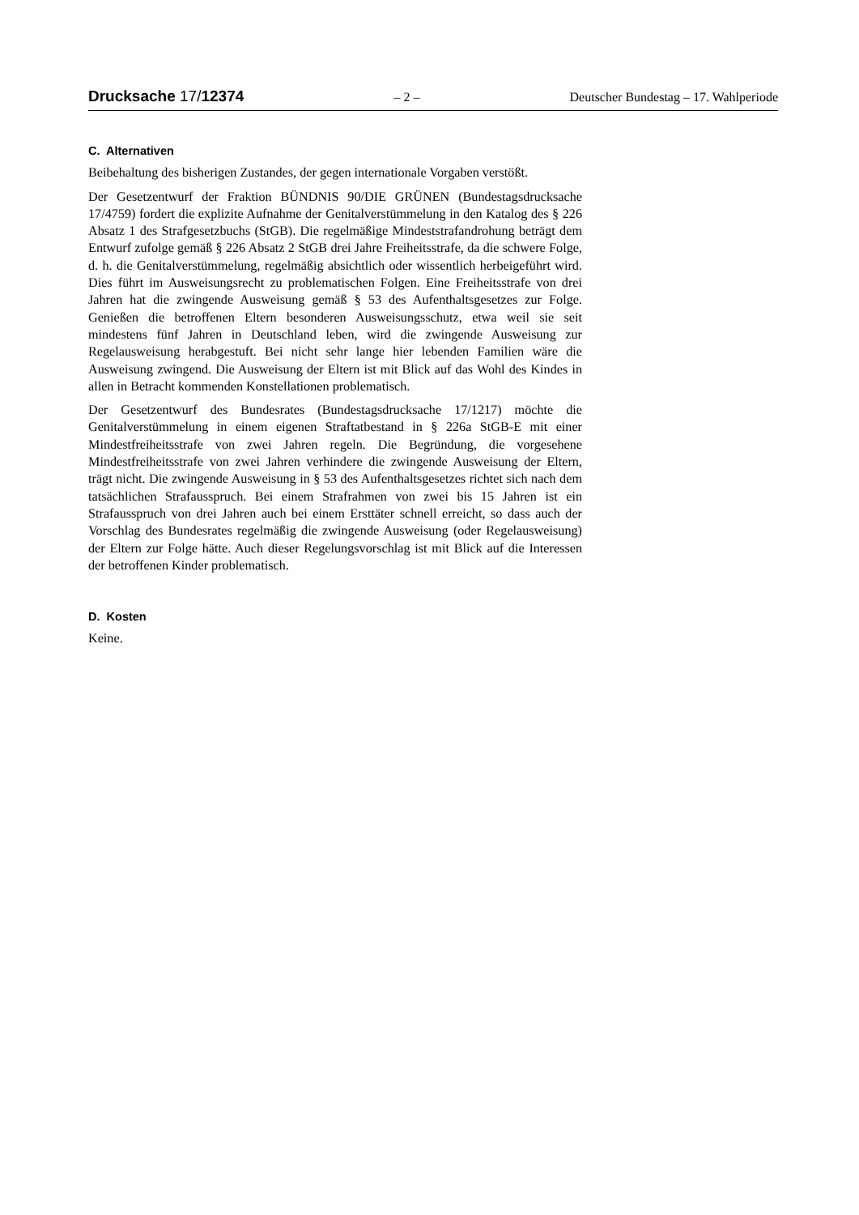Drucksache 17/12374 – 2 – Deutscher Bundestag – 17. Wahlperiode
C. Alternativen
Beibehaltung des bisherigen Zustandes, der gegen internationale Vorgaben verstößt.
Der Gesetzentwurf der Fraktion BÜNDNIS 90/DIE GRÜNEN (Bundestagsdrucksache 17/4759) fordert die explizite Aufnahme der Genitalverstümmelung in den Katalog des § 226 Absatz 1 des Strafgesetzbuchs (StGB). Die regelmäßige Mindeststrafandrohung beträgt dem Entwurf zufolge gemäß § 226 Absatz 2 StGB drei Jahre Freiheitsstrafe, da die schwere Folge, d. h. die Genitalverstümmelung, regelmäßig absichtlich oder wissentlich herbeigeführt wird. Dies führt im Ausweisungsrecht zu problematischen Folgen. Eine Freiheitsstrafe von drei Jahren hat die zwingende Ausweisung gemäß § 53 des Aufenthaltsgesetzes zur Folge. Genießen die betroffenen Eltern besonderen Ausweisungsschutz, etwa weil sie seit mindestens fünf Jahren in Deutschland leben, wird die zwingende Ausweisung zur Regelausweisung herabgestuft. Bei nicht sehr lange hier lebenden Familien wäre die Ausweisung zwingend. Die Ausweisung der Eltern ist mit Blick auf das Wohl des Kindes in allen in Betracht kommenden Konstellationen problematisch.
Der Gesetzentwurf des Bundesrates (Bundestagsdrucksache 17/1217) möchte die Genitalverstümmelung in einem eigenen Straftatbestand in § 226a StGB-E mit einer Mindestfreiheitsstrafe von zwei Jahren regeln. Die Begründung, die vorgesehene Mindestfreiheitsstrafe von zwei Jahren verhindere die zwingende Ausweisung der Eltern, trägt nicht. Die zwingende Ausweisung in § 53 des Aufenthaltsgesetzes richtet sich nach dem tatsächlichen Strafausspruch. Bei einem Strafrahmen von zwei bis 15 Jahren ist ein Strafausspruch von drei Jahren auch bei einem Ersttäter schnell erreicht, so dass auch der Vorschlag des Bundesrates regelmäßig die zwingende Ausweisung (oder Regelausweisung) der Eltern zur Folge hätte. Auch dieser Regelungsvorschlag ist mit Blick auf die Interessen der betroffenen Kinder problematisch.
D. Kosten
Keine.